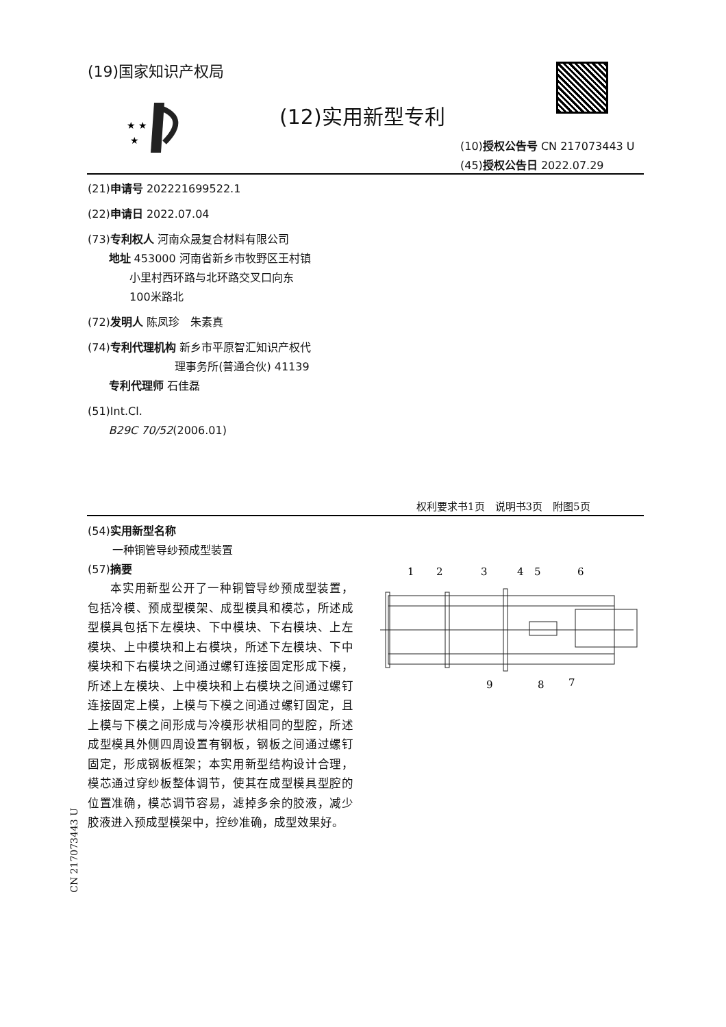(19)国家知识产权局
★ ★
★
(12)实用新型专利
(10)授权公告号 CN 217073443 U
(45)授权公告日 2022.07.29
(21)申请号 202221699522.1
(22)申请日 2022.07.04
(73)专利权人 河南众晟复合材料有限公司
地址 453000 河南省新乡市牧野区王村镇
小里村西环路与北环路交叉口向东
100米路北
(72)发明人 陈凤珍　朱素真
(74)专利代理机构 新乡市平原智汇知识产权代
理事务所(普通合伙) 41139
专利代理师 石佳磊
(51)Int.Cl.
B29C 70/52(2006.01)
权利要求书1页　说明书3页　附图5页
(54)实用新型名称
一种铜管导纱预成型装置
(57)摘要
本实用新型公开了一种铜管导纱预成型装置，包括冷模、预成型模架、成型模具和模芯，所述成型模具包括下左模块、下中模块、下右模块、上左模块、上中模块和上右模块，所述下左模块、下中模块和下右模块之间通过螺钉连接固定形成下模，所述上左模块、上中模块和上右模块之间通过螺钉连接固定上模，上模与下模之间通过螺钉固定，且上模与下模之间形成与冷模形状相同的型腔，所述成型模具外侧四周设置有钢板，钢板之间通过螺钉固定，形成钢板框架；本实用新型结构设计合理，模芯通过穿纱板整体调节，使其在成型模具型腔的位置准确，模芯调节容易，滤掉多余的胶液，减少胶液进入预成型模架中，控纱准确，成型效果好。
1
2
3
4
5
6
9
8
7
CN 217073443 U